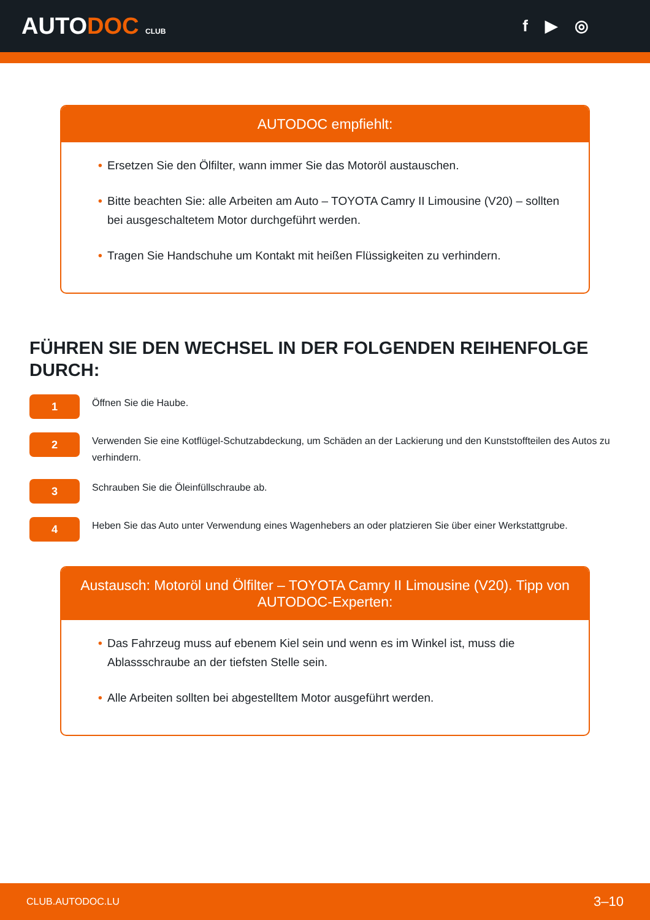AUTODOC CLUB
f ▶ ◎
AUTODOC empfiehlt:
• Ersetzen Sie den Ölfilter, wann immer Sie das Motoröl austauschen.
• Bitte beachten Sie: alle Arbeiten am Auto – TOYOTA Camry II Limousine (V20) – sollten bei ausgeschaltetem Motor durchgeführt werden.
• Tragen Sie Handschuhe um Kontakt mit heißen Flüssigkeiten zu verhindern.
FÜHREN SIE DEN WECHSEL IN DER FOLGENDEN REIHENFOLGE DURCH:
1
Öffnen Sie die Haube.
2
Verwenden Sie eine Kotflügel-Schutzabdeckung, um Schäden an der Lackierung und den Kunststoffteilen des Autos zu verhindern.
3
Schrauben Sie die Öleinfüllschraube ab.
4
Heben Sie das Auto unter Verwendung eines Wagenhebers an oder platzieren Sie über einer Werkstattgrube.
Austausch: Motoröl und Ölfilter – TOYOTA Camry II Limousine (V20). Tipp von AUTODOC-Experten:
• Das Fahrzeug muss auf ebenem Kiel sein und wenn es im Winkel ist, muss die Ablassschraube an der tiefsten Stelle sein.
• Alle Arbeiten sollten bei abgestelltem Motor ausgeführt werden.
CLUB.AUTODOC.LU 3–10